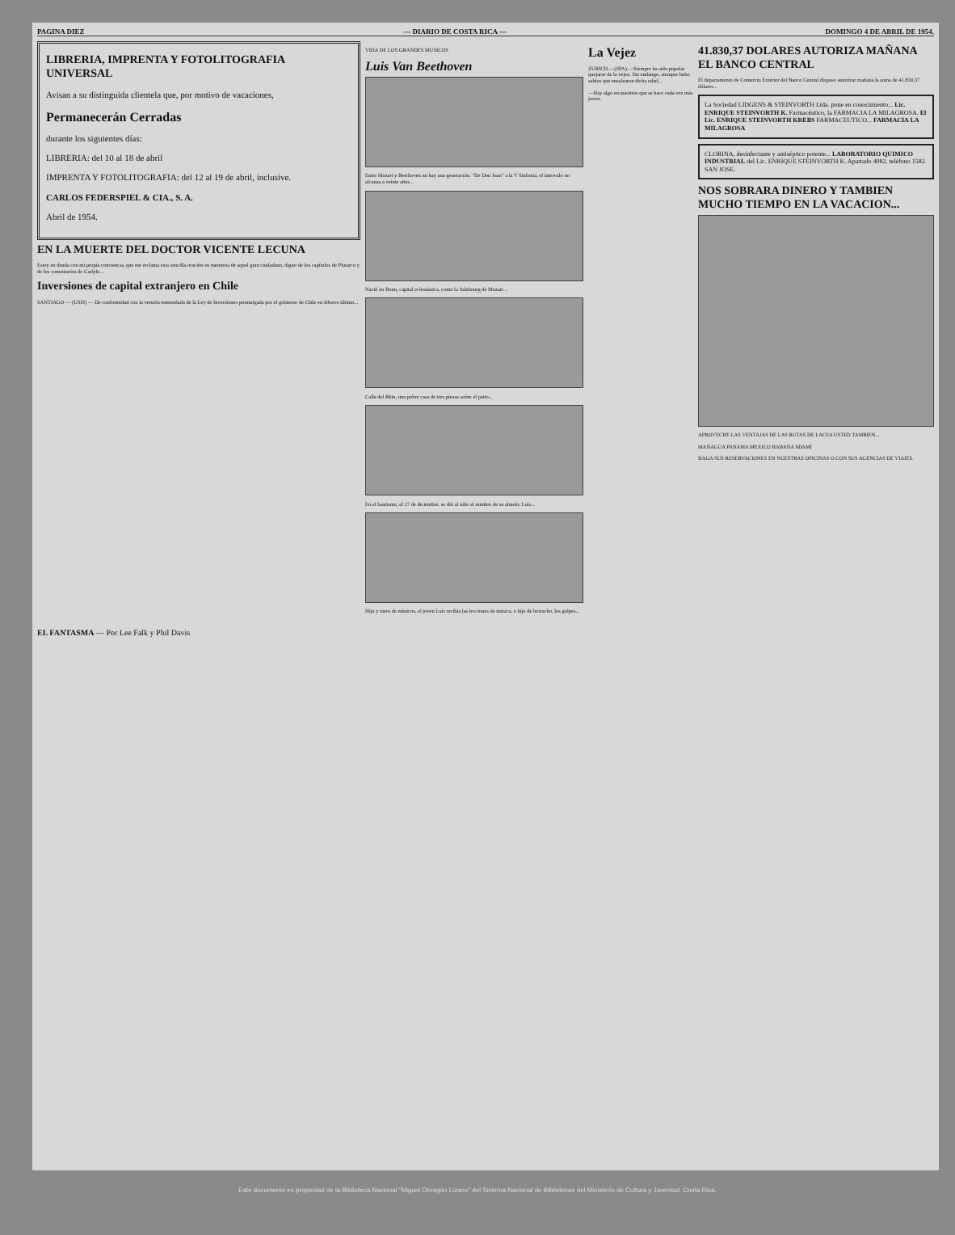PAGINA DIEZ — DIARIO DE COSTA RICA — DOMINGO 4 DE ABRIL DE 1954.
LIBRERIA, IMPRENTA Y FOTOLITOGRAFIA UNIVERSAL
Avisan a su distinguida clientela que, por motivo de vacaciones,
Permanecerán Cerradas
durante los siguientes días:
LIBRERIA: del 10 al 18 de abril
IMPRENTA Y FOTOLITOGRAFIA: del 12 al 19 de abril, inclusive.
CARLOS FEDERSPIEL & CIA., S. A.
Abril de 1954.
EN LA MUERTE DEL DOCTOR VICENTE LECUNA
Estoy en deuda con mi propia conciencia, que me reclama esta sencilla oración en memoria de aquel gran ciudadano, digno de los capítulos de Plutarco y de los comentarios de Carlyle...
Inversiones de capital extranjero en Chile
SANTIAGO — (USIS) — De conformidad con la versión enmendada de la Ley de Inversiones promulgada por el gobierno de Chile en febrero último...
VIDA DE LOS GRANDES MUSICOS
Luis Van Beethoven
Entre Mozart y Beethoven no hay una generación. "De Don Juan" a la V Sinfonía, el intervalo no alcanza a veinte años...
Nació en Bonn, capital eclesiástica, como la Salzbourg de Mozart...
Calle del Rhin, una pobre casa de tres piezas sobre el patio...
En el bautismo, el 17 de diciembre, se dió al niño el nombre de su abuelo: Luis...
Hijo y nieto de músicos, el joven Luis recibía las lecciones de música, e hijo de borracho, los golpes...
La Vejez
ZURICH.—(SPA).—Siempre ha sido popular quejarse de la vejez. Sin embargo, siempre hubo sabios que ensalzaron dicha edad...
—Hay algo en nosotros que se hace cada vez más joven.
41.830,37 DOLARES AUTORIZA MAÑANA EL BANCO CENTRAL
El departamento de Comercio Exterior del Banco Central dispuso autorizar mañana la suma de 41.830,37 dólares...
La Sociedad LIDGENS & STEINVORTH Ltda. pone en conocimiento... Lic. ENRIQUE STEINVORTH K. Farmacéutico, la FARMACIA LA MILAGROSA. El Lic. ENRIQUE STEINVORTH KREBS FARMACEUTICO... FARMACIA LA MILAGROSA
CLORINA, desinfectante y antiséptico potente... LABORATORIO QUIMICO INDUSTRIAL del Lic. ENRIQUE STEINVORTH K. Apartado 4082, teléfono 1582. SAN JOSE.
NOS SOBRARA DINERO Y TAMBIEN MUCHO TIEMPO EN LA VACACION...
APROVECHE LAS VENTAJAS DE LAS RUTAS DE LACSA USTED TAMBIEN...
MANAGUA PANAMA MEXICO HABANA MIAMI
HAGA SUS RESERVACIONES EN NUESTRAS OFICINAS O CON SUS AGENCIAS DE VIAJES.
EL FANTASMA — Por Lee Falk y Phil Davis
Este documento es propiedad de la Biblioteca Nacional "Miguel Obregón Lizano" del Sistema Nacional de Bibliotecas del Ministerio de Cultura y Juventud, Costa Rica.